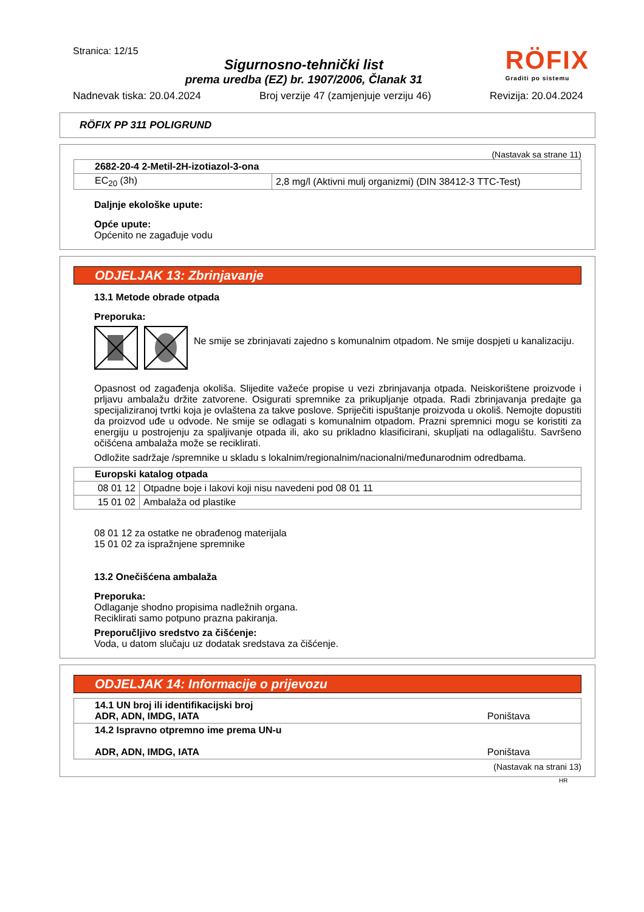Stranica: 12/15
Sigurnosno-tehnički list
prema uredba (EZ) br. 1907/2006, Članak 31
RÖFIX
Graditi po sistemu
Nadnevak tiska: 20.04.2024 Broj verzije 47 (zamjenjuje verziju 46) Revizija: 20.04.2024
RÖFIX PP 311 POLIGRUND
(Nastavak sa strane 11)
| 2682-20-4 2-Metil-2H-izotiazol-3-ona | |
| EC<sub>20</sub> (3h) | 2,8 mg/l (Aktivni mulj organizmi) (DIN 38412-3 TTC-Test) |
Daljnje ekološke upute:
Opće upute:
Općenito ne zagađuje vodu
ODJELJAK 13: Zbrinjavanje
13.1 Metode obrade otpada
Preporuka:
Ne smije se zbrinjavati zajedno s komunalnim otpadom. Ne smije dospjeti u kanalizaciju.
Opasnost od zagađenja okoliša. Slijedite važeće propise u vezi zbrinjavanja otpada. Neiskorištene proizvode i prljavu ambalažu držite zatvorene. Osigurati spremnike za prikupljanje otpada. Radi zbrinjavanja predajte ga specijaliziranoj tvrtki koja je ovlaštena za takve poslove. Spriječiti ispuštanje proizvoda u okoliš. Nemojte dopustiti da proizvod uđe u odvode. Ne smije se odlagati s komunalnim otpadom. Prazni spremnici mogu se koristiti za energiju u postrojenju za spaljivanje otpada ili, ako su prikladno klasificirani, skupljati na odlagalištu. Savršeno očišćena ambalaža može se reciklirati.
Odložite sadržaje /spremnike u skladu s lokalnim/regionalnim/nacionalni/međunarodnim odredbama.
| Europski katalog otpada | |
| 08 01 12 | Otpadne boje i lakovi koji nisu navedeni pod 08 01 11 |
| 15 01 02 | Ambalaža od plastike |
08 01 12 za ostatke ne obrađenog materijala
15 01 02 za ispražnjene spremnike
13.2 Onečišćena ambalaža
Preporuka:
Odlaganje shodno propisima nadležnih organa.
Reciklirati samo potpuno prazna pakiranja.
Preporučljivo sredstvo za čišćenje:
Voda, u datom slučaju uz dodatak sredstava za čišćenje.
ODJELJAK 14: Informacije o prijevozu
| 14.1 UN broj ili identifikacijski broj ADR, ADN, IMDG, IATA | Poništava |
| 14.2 Ispravno otpremno ime prema UN-u ADR, ADN, IMDG, IATA | Poništava |
(Nastavak na strani 13)
HR